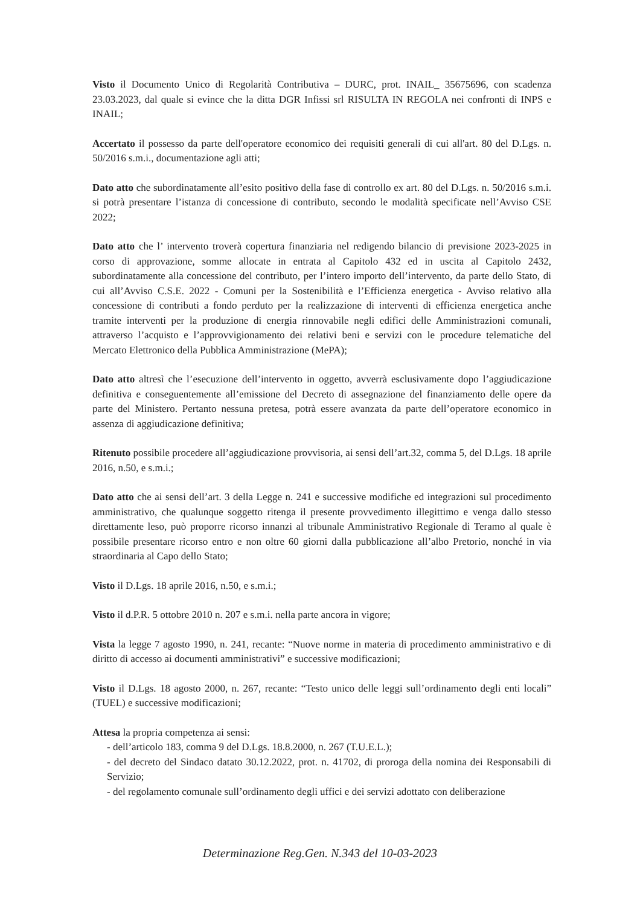Visto il Documento Unico di Regolarità Contributiva – DURC, prot. INAIL_ 35675696, con scadenza 23.03.2023, dal quale si evince che la ditta DGR Infissi srl RISULTA IN REGOLA nei confronti di INPS e INAIL;
Accertato il possesso da parte dell'operatore economico dei requisiti generali di cui all'art. 80 del D.Lgs. n. 50/2016 s.m.i., documentazione agli atti;
Dato atto che subordinatamente all’esito positivo della fase di controllo ex art. 80 del D.Lgs. n. 50/2016 s.m.i. si potrà presentare l’istanza di concessione di contributo, secondo le modalità specificate nell’Avviso CSE 2022;
Dato atto che l’ intervento troverà copertura finanziaria nel redigendo bilancio di previsione 2023-2025 in corso di approvazione, somme allocate in entrata al Capitolo 432 ed in uscita al Capitolo 2432, subordinatamente alla concessione del contributo, per l’intero importo dell’intervento, da parte dello Stato, di cui all’Avviso C.S.E. 2022 - Comuni per la Sostenibilità e l’Efficienza energetica - Avviso relativo alla concessione di contributi a fondo perduto per la realizzazione di interventi di efficienza energetica anche tramite interventi per la produzione di energia rinnovabile negli edifici delle Amministrazioni comunali, attraverso l’acquisto e l’approvvigionamento dei relativi beni e servizi con le procedure telematiche del Mercato Elettronico della Pubblica Amministrazione (MePA);
Dato atto altresì che l’esecuzione dell’intervento in oggetto, avverrà esclusivamente dopo l’aggiudicazione definitiva e conseguentemente all’emissione del Decreto di assegnazione del finanziamento delle opere da parte del Ministero. Pertanto nessuna pretesa, potrà essere avanzata da parte dell’operatore economico in assenza di aggiudicazione definitiva;
Ritenuto possibile procedere all’aggiudicazione provvisoria, ai sensi dell’art.32, comma 5, del D.Lgs. 18 aprile 2016, n.50, e s.m.i.;
Dato atto che ai sensi dell’art. 3 della Legge n. 241 e successive modifiche ed integrazioni sul procedimento amministrativo, che qualunque soggetto ritenga il presente provvedimento illegittimo e venga dallo stesso direttamente leso, può proporre ricorso innanzi al tribunale Amministrativo Regionale di Teramo al quale è possibile presentare ricorso entro e non oltre 60 giorni dalla pubblicazione all’albo Pretorio, nonché in via straordinaria al Capo dello Stato;
Visto il D.Lgs. 18 aprile 2016, n.50, e s.m.i.;
Visto il d.P.R. 5 ottobre 2010 n. 207 e s.m.i. nella parte ancora in vigore;
Vista la legge 7 agosto 1990, n. 241, recante: “Nuove norme in materia di procedimento amministrativo e di diritto di accesso ai documenti amministrativi” e successive modificazioni;
Visto il D.Lgs. 18 agosto 2000, n. 267, recante: “Testo unico delle leggi sull’ordinamento degli enti locali” (TUEL) e successive modificazioni;
Attesa la propria competenza ai sensi:
- dell’articolo 183, comma 9 del D.Lgs. 18.8.2000, n. 267 (T.U.E.L.);
- del decreto del Sindaco datato 30.12.2022, prot. n. 41702, di proroga della nomina dei Responsabili di Servizio;
- del regolamento comunale sull’ordinamento degli uffici e dei servizi adottato con deliberazione
Determinazione Reg.Gen. N.343 del 10-03-2023